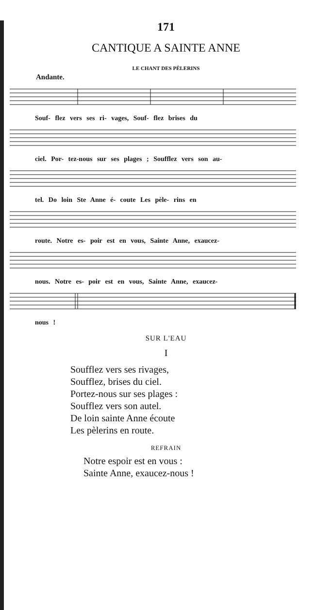171
CANTIQUE A SAINTE ANNE
LE CHANT DES PÈLERINS
Andante.
Souf- flez vers ses ri- vages, Souf- flez brises du
ciel. Por- tez-nous sur ses plages ; Soufflez vers son au-
tel. Do loin Ste Anne é- coute Les pèle- rins en
route. Notre es- poir est en vous, Sainte Anne, exaucez-
nous. Notre es- poir est en vous, Sainte Anne, exaucez-
nous !
SUR L'EAU
I
Soufflez vers ses rivages,
Soufflez, brises du ciel.
Portez-nous sur ses plages :
Soufflez vers son autel.
De loin sainte Anne écoute
Les pèlerins en route.
REFRAIN
Notre espoir est en vous :
Sainte Anne, exaucez-nous !